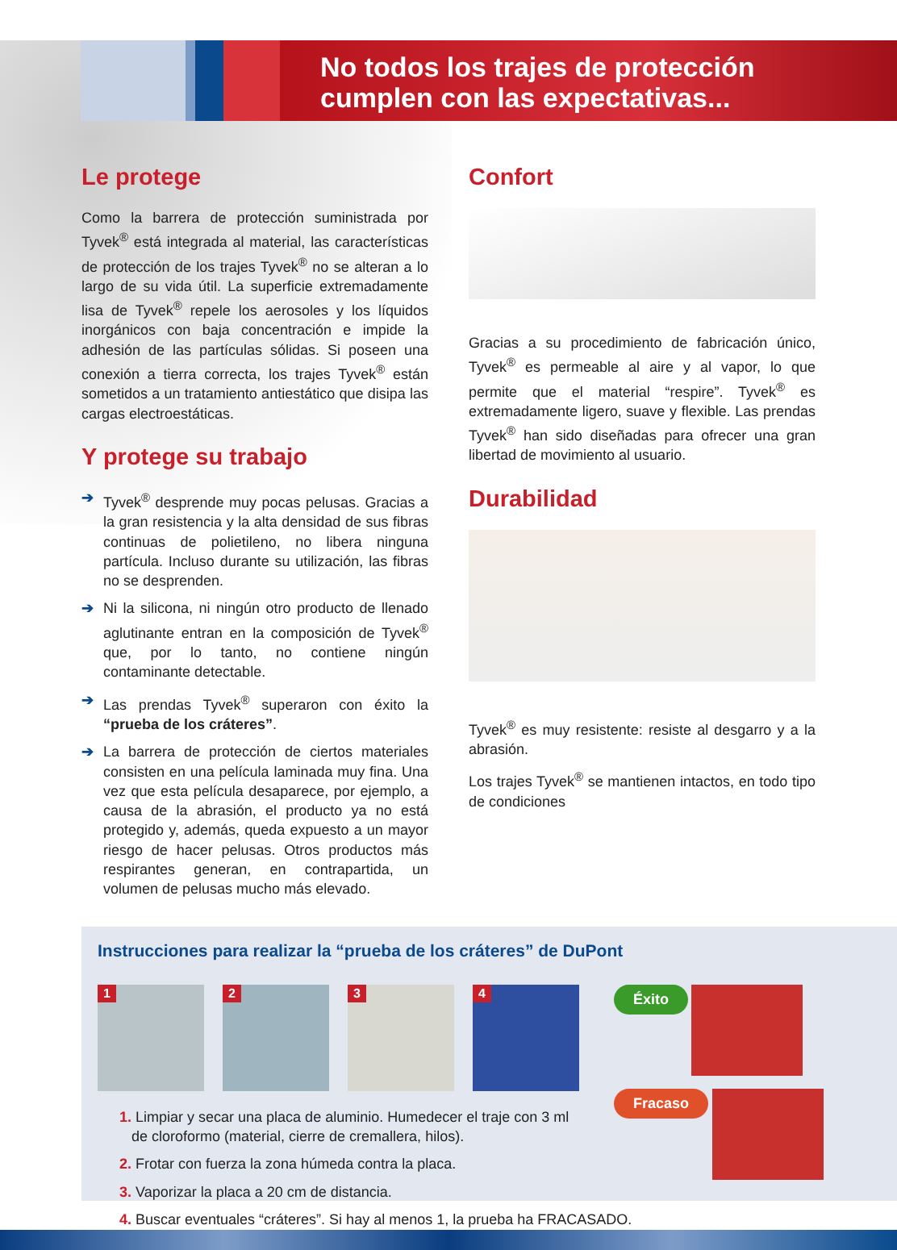No todos los trajes de protección
cumplen con las expectativas...
Le protege
Como la barrera de protección suministrada por Tyvek<sup>®</sup> está integrada al material, las características de protección de los trajes Tyvek<sup>®</sup> no se alteran a lo largo de su vida útil. La superficie extremadamente lisa de Tyvek<sup>®</sup> repele los aerosoles y los líquidos inorgánicos con baja concentración e impide la adhesión de las partículas sólidas. Si poseen una conexión a tierra correcta, los trajes Tyvek<sup>®</sup> están sometidos a un tratamiento antiestático que disipa las cargas electroestáticas.
Y protege su trabajo
➔ Tyvek<sup>®</sup> desprende muy pocas pelusas. Gracias a la gran resistencia y la alta densidad de sus fibras continuas de polietileno, no libera ninguna partícula. Incluso durante su utilización, las fibras no se desprenden.
➔ Ni la silicona, ni ningún otro producto de llenado aglutinante entran en la composición de Tyvek<sup>®</sup> que, por lo tanto, no contiene ningún contaminante detectable.
➔ Las prendas Tyvek<sup>®</sup> superaron con éxito la “prueba de los cráteres”.
➔ La barrera de protección de ciertos materiales consisten en una película laminada muy fina. Una vez que esta película desaparece, por ejemplo, a causa de la abrasión, el producto ya no está protegido y, además, queda expuesto a un mayor riesgo de hacer pelusas. Otros productos más respirantes generan, en contrapartida, un volumen de pelusas mucho más elevado.
Confort
Gracias a su procedimiento de fabricación único, Tyvek<sup>®</sup> es permeable al aire y al vapor, lo que permite que el material “respire”. Tyvek<sup>®</sup> es extremadamente ligero, suave y flexible. Las prendas Tyvek<sup>®</sup> han sido diseñadas para ofrecer una gran libertad de movimiento al usuario.
Durabilidad
Tyvek<sup>®</sup> es muy resistente: resiste al desgarro y a la abrasión.
Los trajes Tyvek<sup>®</sup> se mantienen intactos, en todo tipo de condiciones
Instrucciones para realizar la “prueba de los cráteres” de DuPont
1
2
3
4
1. Limpiar y secar una placa de aluminio. Humedecer el traje con 3 ml
de cloroformo (material, cierre de cremallera, hilos).
2. Frotar con fuerza la zona húmeda contra la placa.
3. Vaporizar la placa a 20 cm de distancia.
4. Buscar eventuales “cráteres”. Si hay al menos 1, la prueba ha FRACASADO.
Éxito
Fracaso